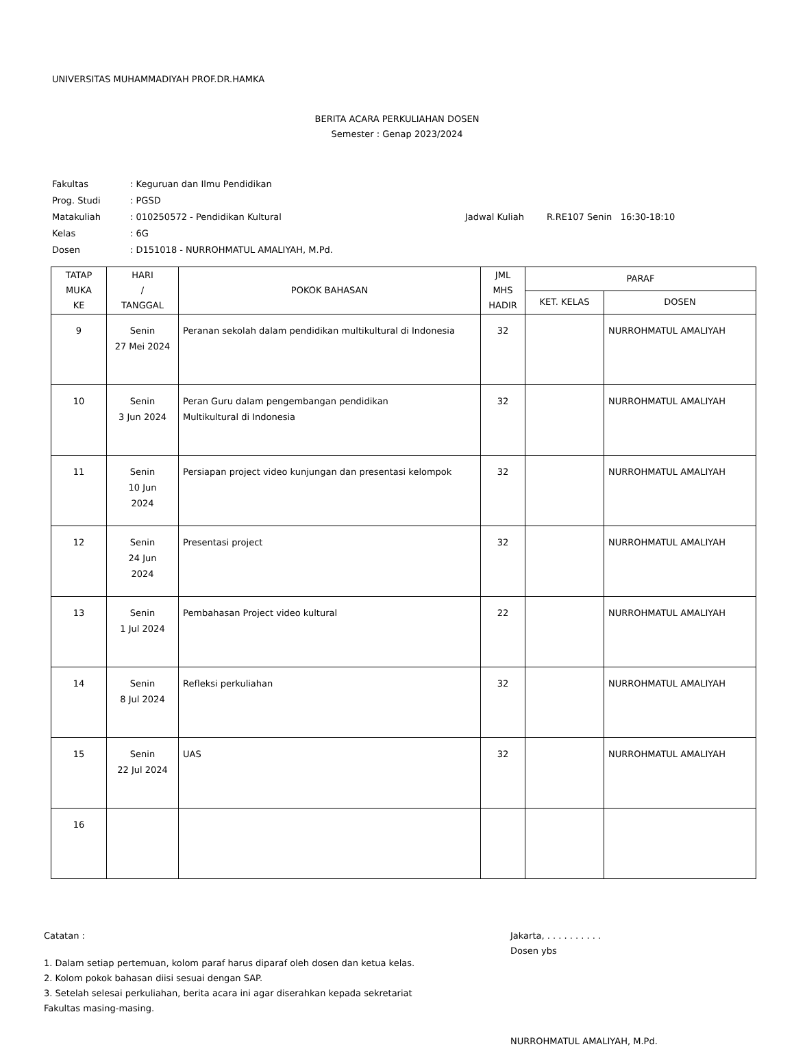UNIVERSITAS MUHAMMADIYAH PROF.DR.HAMKA
BERITA ACARA PERKULIAHAN DOSEN
Semester : Genap 2023/2024
| Fakultas | : Keguruan dan Ilmu Pendidikan | |
| Prog. Studi | : PGSD | |
| Matakuliah | : 010250572 - Pendidikan Kultural | Jadwal Kuliah R.RE107 Senin 16:30-18:10 |
| Kelas | : 6G | |
| Dosen | : D151018 - NURROHMATUL AMALIYAH, M.Pd. | |
| TATAP MUKA KE | HARI / TANGGAL | POKOK BAHASAN | JML MHS HADIR | PARAF | |
| --- | --- | --- | --- | --- | --- |
| | | | | KET. KELAS | DOSEN |
| 9 | Senin 27 Mei 2024 | Peranan sekolah dalam pendidikan multikultural di Indonesia | 32 | | NURROHMATUL AMALIYAH |
| 10 | Senin 3 Jun 2024 | Peran Guru dalam pengembangan pendidikan Multikultural di Indonesia | 32 | | NURROHMATUL AMALIYAH |
| 11 | Senin 10 Jun 2024 | Persiapan project video kunjungan dan presentasi kelompok | 32 | | NURROHMATUL AMALIYAH |
| 12 | Senin 24 Jun 2024 | Presentasi project | 32 | | NURROHMATUL AMALIYAH |
| 13 | Senin 1 Jul 2024 | Pembahasan Project video kultural | 22 | | NURROHMATUL AMALIYAH |
| 14 | Senin 8 Jul 2024 | Refleksi perkuliahan | 32 | | NURROHMATUL AMALIYAH |
| 15 | Senin 22 Jul 2024 | UAS | 32 | | NURROHMATUL AMALIYAH |
| 16 | | | | | |
Catatan :
1. Dalam setiap pertemuan, kolom paraf harus diparaf oleh dosen dan ketua kelas.
2. Kolom pokok bahasan diisi sesuai dengan SAP.
3. Setelah selesai perkuliahan, berita acara ini agar diserahkan kepada sekretariat Fakultas masing-masing.
Jakarta, . . . . . . . . . .
Dosen ybs
NURROHMATUL AMALIYAH, M.Pd.